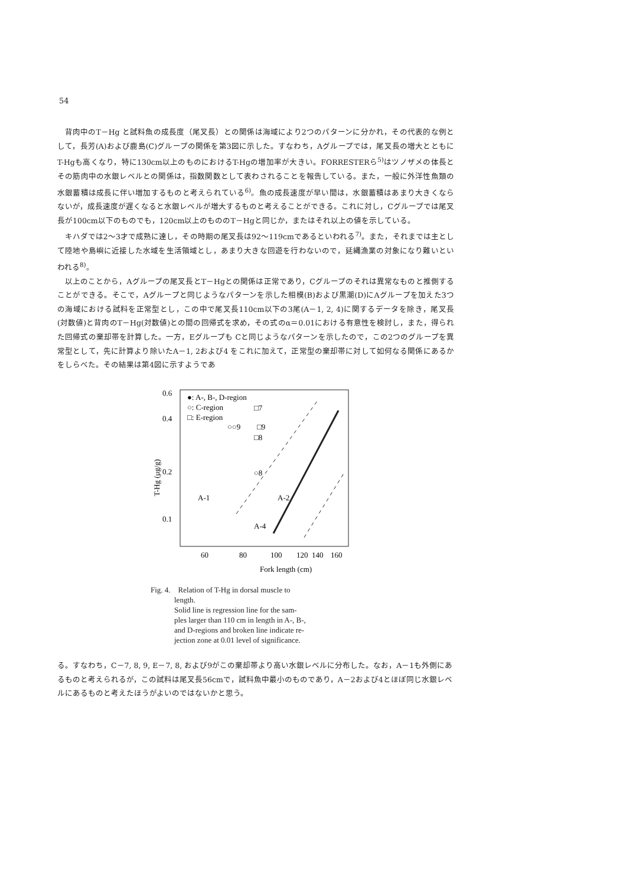54
背肉中のT－Hg と試料魚の成長度（尾叉長）との関係は海域により2つのパターンに分かれ，その代表的な例として，長芳(A)および鹿島(C)グループの関係を第3図に示した。すなわち，Aグループでは，尾叉長の増大とともにT-Hgも高くなり，特に130cm以上のものにおけるT-Hgの増加率が大きい。FORRESTERら<sup>5)</sup>はツノザメの体長とその筋肉中の水銀レベルとの関係は，指数関数として表わされることを報告している。また，一般に外洋性魚類の水銀蓄積は成長に伴い増加するものと考えられている<sup>6)</sup>。魚の成長速度が早い間は，水銀蓄積はあまり大きくならないが，成長速度が遅くなると水銀レベルが増大するものと考えることができる。これに対し，Cグループでは尾叉長が100cm以下のものでも，120cm以上のもののT－Hgと同じか，またはそれ以上の値を示している。
キハダでは2～3才で成熟に達し，その時期の尾叉長は92～119cmであるといわれる<sup>7)</sup>。また，それまでは主として陸地や島嶼に近接した水域を生活領域とし，あまり大きな回遊を行わないので，延縄漁業の対象になり難いといわれる<sup>8)</sup>。
以上のことから，Aグループの尾叉長とT－Hgとの関係は正常であり，Cグループのそれは異常なものと推側することができる。そこで，Aグループと同じようなパターンを示した相模(B)および黒潮(D)にAグループを加えた3つの海域における試料を正常型とし，この中で尾叉長110cm以下の3尾(A－1, 2, 4)に関するデータを除き，尾叉長(対数値)と背肉のT－Hg(対数値)との間の回帰式を求め，その式のα＝0.01における有意性を検討し，また，得られた回帰式の棄却帯を計算した。一方，Eグループも Cと同じようなパターンを示したので，この2つのグループを異常型として，先に計算より除いたA－1, 2および4 をこれに加えて，正常型の棄却帯に対して如何なる関係にあるかをしらべた。その結果は第4図に示すようであ
0.6
0.4
0.2
0.1
60
80
100
120
140
160
Fork length (cm)
T-Hg (μg/g)
●: A-, B-, D-region
○: C-region
□: E-region
A-1
A-2
A-4
□7
○○9
□9
□8
○8
Fig. 4. Relation of T-Hg in dorsal muscle to
length.
Solid line is regression line for the sam-
ples larger than 110 cm in length in A-, B-,
and D-regions and broken line indicate re-
jection zone at 0.01 level of significance.
る。すなわち，C－7, 8, 9, E－7, 8, および9がこの棄却帯より高い水銀レベルに分布した。なお，A－1も外側にあるものと考えられるが，この試料は尾叉長56cmで，試料魚中最小のものであり，A－2および4とほぼ同じ水銀レベルにあるものと考えたほうがよいのではないかと思う。